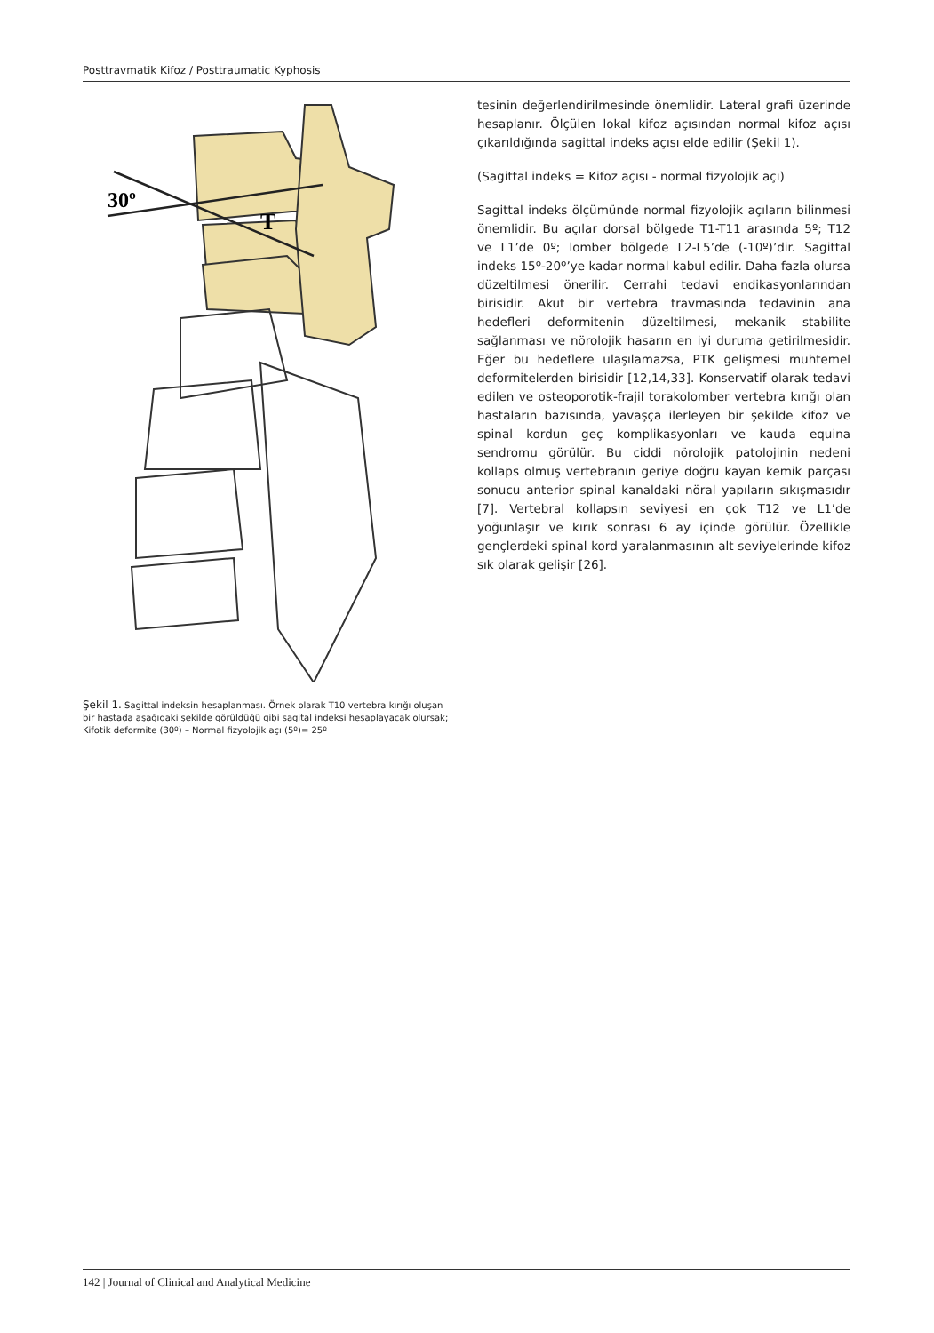Posttravmatik Kifoz / Posttraumatic Kyphosis
30º
T
Şekil 1. Sagittal indeksin hesaplanması. Örnek olarak T10 vertebra kırığı oluşan bir hastada aşağıdaki şekilde görüldüğü gibi sagital indeksi hesaplayacak olursak; Kifotik deformite (30º) – Normal fizyolojik açı (5º)= 25º
tesinin değerlendirilmesinde önemlidir. Lateral grafi üzerinde hesaplanır. Ölçülen lokal kifoz açısından normal kifoz açısı çıkarıldığında sagittal indeks açısı elde edilir (Şekil 1).
(Sagittal indeks = Kifoz açısı - normal fizyolojik açı)
Sagittal indeks ölçümünde normal fizyolojik açıların bilinmesi önemlidir. Bu açılar dorsal bölgede T1-T11 arasında 5º; T12 ve L1’de 0º; lomber bölgede L2-L5’de (-10º)’dir. Sagittal indeks 15º-20º’ye kadar normal kabul edilir. Daha fazla olursa düzeltilmesi önerilir. Cerrahi tedavi endikasyonlarından birisidir. Akut bir vertebra travmasında tedavinin ana hedefleri deformitenin düzeltilmesi, mekanik stabilite sağlanması ve nörolojik hasarın en iyi duruma getirilmesidir. Eğer bu hedeflere ulaşılamazsa, PTK gelişmesi muhtemel deformitelerden birisidir [12,14,33]. Konservatif olarak tedavi edilen ve osteoporotik-frajil torakolomber vertebra kırığı olan hastaların bazısında, yavaşça ilerleyen bir şekilde kifoz ve spinal kordun geç komplikasyonları ve kauda equina sendromu görülür. Bu ciddi nörolojik patolojinin nedeni kollaps olmuş vertebranın geriye doğru kayan kemik parçası sonucu anterior spinal kanaldaki nöral yapıların sıkışmasıdır [7]. Vertebral kollapsın seviyesi en çok T12 ve L1’de yoğunlaşır ve kırık sonrası 6 ay içinde görülür. Özellikle gençlerdeki spinal kord yaralanmasının alt seviyelerinde kifoz sık olarak gelişir [26].
142 | Journal of Clinical and Analytical Medicine